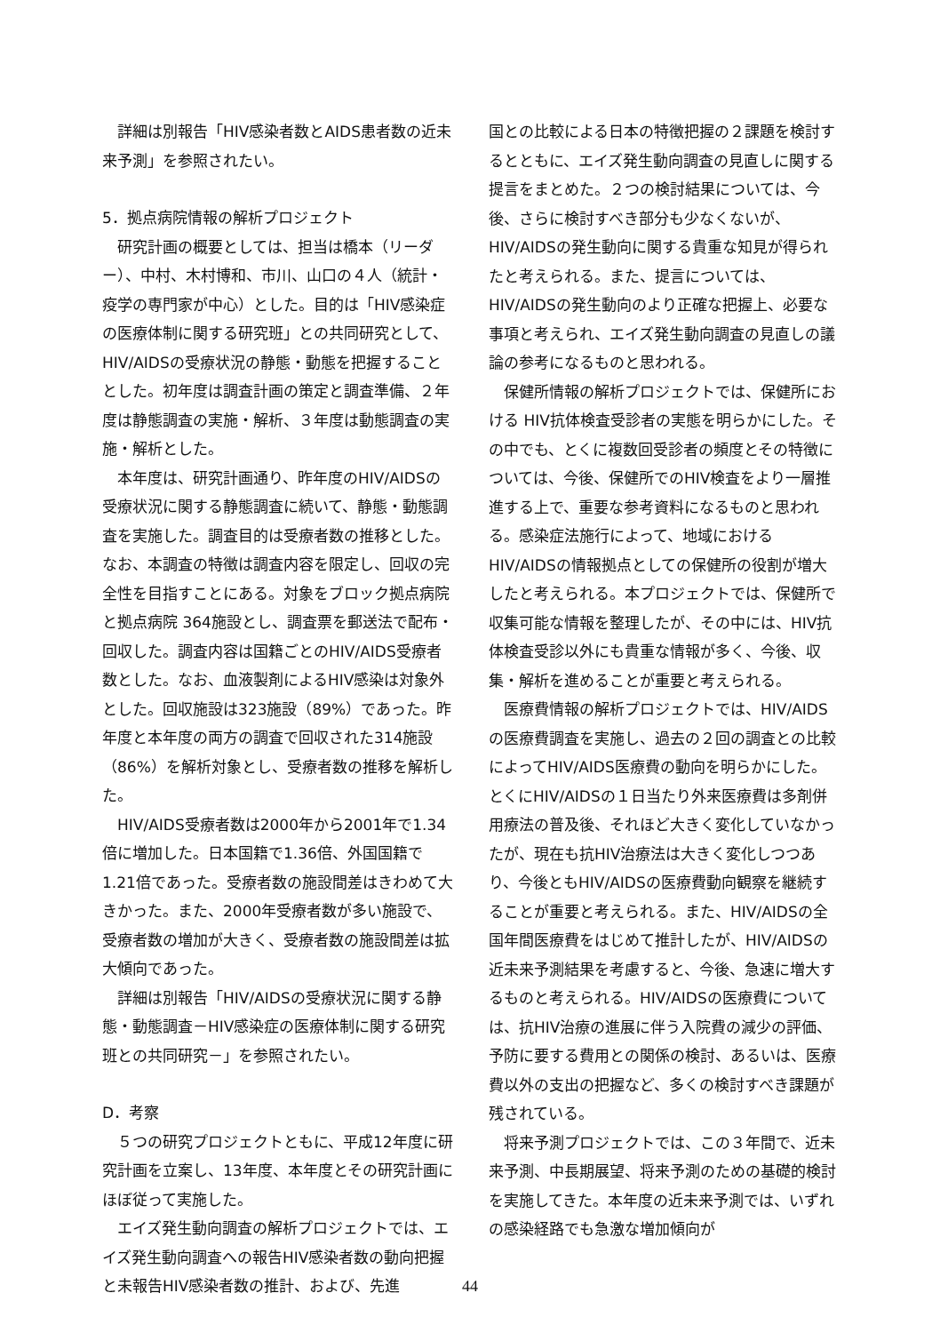詳細は別報告「HIV感染者数とAIDS患者数の近未来予測」を参照されたい。
5．拠点病院情報の解析プロジェクト
研究計画の概要としては、担当は橋本（リーダー）、中村、木村博和、市川、山口の４人（統計・疫学の専門家が中心）とした。目的は「HIV感染症の医療体制に関する研究班」との共同研究として、HIV/AIDSの受療状況の静態・動態を把握することとした。初年度は調査計画の策定と調査準備、２年度は静態調査の実施・解析、３年度は動態調査の実施・解析とした。
本年度は、研究計画通り、昨年度のHIV/AIDSの受療状況に関する静態調査に続いて、静態・動態調査を実施した。調査目的は受療者数の推移とした。なお、本調査の特徴は調査内容を限定し、回収の完全性を目指すことにある。対象をブロック拠点病院と拠点病院 364施設とし、調査票を郵送法で配布・回収した。調査内容は国籍ごとのHIV/AIDS受療者数とした。なお、血液製剤によるHIV感染は対象外とした。回収施設は323施設（89%）であった。昨年度と本年度の両方の調査で回収された314施設（86%）を解析対象とし、受療者数の推移を解析した。
HIV/AIDS受療者数は2000年から2001年で1.34倍に増加した。日本国籍で1.36倍、外国国籍で1.21倍であった。受療者数の施設間差はきわめて大きかった。また、2000年受療者数が多い施設で、受療者数の増加が大きく、受療者数の施設間差は拡大傾向であった。
詳細は別報告「HIV/AIDSの受療状況に関する静態・動態調査－HIV感染症の医療体制に関する研究班との共同研究－」を参照されたい。
D．考察
５つの研究プロジェクトともに、平成12年度に研究計画を立案し、13年度、本年度とその研究計画にほぼ従って実施した。
エイズ発生動向調査の解析プロジェクトでは、エイズ発生動向調査への報告HIV感染者数の動向把握と未報告HIV感染者数の推計、および、先進
国との比較による日本の特徴把握の２課題を検討するとともに、エイズ発生動向調査の見直しに関する提言をまとめた。２つの検討結果については、今後、さらに検討すべき部分も少なくないが、HIV/AIDSの発生動向に関する貴重な知見が得られたと考えられる。また、提言については、HIV/AIDSの発生動向のより正確な把握上、必要な事項と考えられ、エイズ発生動向調査の見直しの議論の参考になるものと思われる。
保健所情報の解析プロジェクトでは、保健所における HIV抗体検査受診者の実態を明らかにした。その中でも、とくに複数回受診者の頻度とその特徴については、今後、保健所でのHIV検査をより一層推進する上で、重要な参考資料になるものと思われる。感染症法施行によって、地域におけるHIV/AIDSの情報拠点としての保健所の役割が増大したと考えられる。本プロジェクトでは、保健所で収集可能な情報を整理したが、その中には、HIV抗体検査受診以外にも貴重な情報が多く、今後、収集・解析を進めることが重要と考えられる。
医療費情報の解析プロジェクトでは、HIV/AIDSの医療費調査を実施し、過去の２回の調査との比較によってHIV/AIDS医療費の動向を明らかにした。とくにHIV/AIDSの１日当たり外来医療費は多剤併用療法の普及後、それほど大きく変化していなかったが、現在も抗HIV治療法は大きく変化しつつあり、今後ともHIV/AIDSの医療費動向観察を継続することが重要と考えられる。また、HIV/AIDSの全国年間医療費をはじめて推計したが、HIV/AIDSの近未来予測結果を考慮すると、今後、急速に増大するものと考えられる。HIV/AIDSの医療費については、抗HIV治療の進展に伴う入院費の減少の評価、予防に要する費用との関係の検討、あるいは、医療費以外の支出の把握など、多くの検討すべき課題が残されている。
将来予測プロジェクトでは、この３年間で、近未来予測、中長期展望、将来予測のための基礎的検討を実施してきた。本年度の近未来予測では、いずれの感染経路でも急激な増加傾向が
44